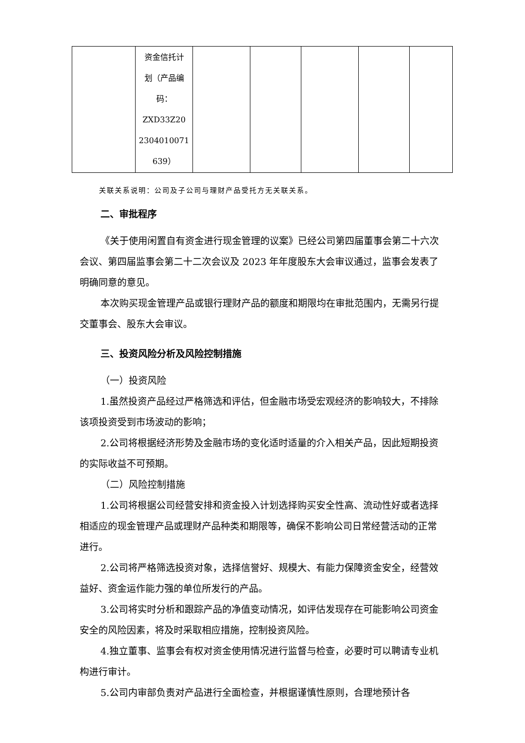| | 资金信托计 划（产品编 码： ZXD33Z20 2304010071 639） | | | | | |
关联关系说明：公司及子公司与理财产品受托方无关联关系。
二、审批程序
《关于使用闲置自有资金进行现金管理的议案》已经公司第四届董事会第二十六次会议、第四届监事会第二十二次会议及 2023 年年度股东大会审议通过，监事会发表了明确同意的意见。
本次购买现金管理产品或银行理财产品的额度和期限均在审批范围内，无需另行提交董事会、股东大会审议。
三、投资风险分析及风险控制措施
（一）投资风险
1.虽然投资产品经过严格筛选和评估，但金融市场受宏观经济的影响较大，不排除该项投资受到市场波动的影响；
2.公司将根据经济形势及金融市场的变化适时适量的介入相关产品，因此短期投资的实际收益不可预期。
（二）风险控制措施
1.公司将根据公司经营安排和资金投入计划选择购买安全性高、流动性好或者选择相适应的现金管理产品或理财产品种类和期限等，确保不影响公司日常经营活动的正常进行。
2.公司将严格筛选投资对象，选择信誉好、规模大、有能力保障资金安全，经营效益好、资金运作能力强的单位所发行的产品。
3.公司将实时分析和跟踪产品的净值变动情况，如评估发现存在可能影响公司资金安全的风险因素，将及时采取相应措施，控制投资风险。
4.独立董事、监事会有权对资金使用情况进行监督与检查，必要时可以聘请专业机构进行审计。
5.公司内审部负责对产品进行全面检查，并根据谨慎性原则，合理地预计各